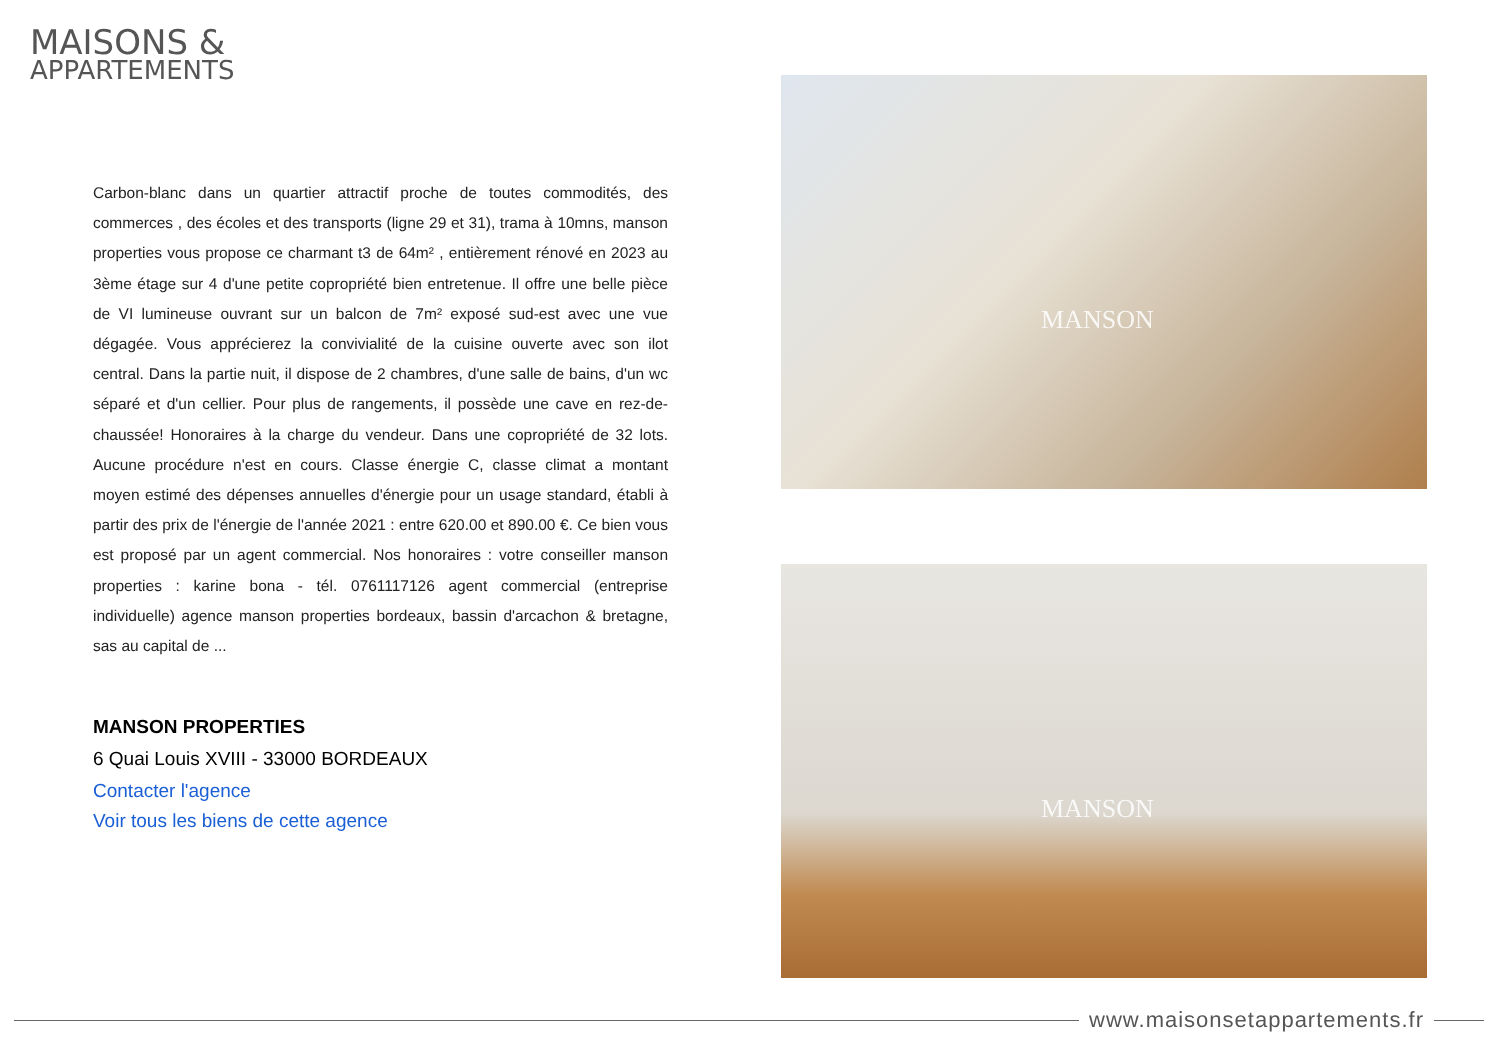MAISONS &
APPARTEMENTS
Carbon-blanc dans un quartier attractif proche de toutes commodités, des commerces , des écoles et des transports (ligne 29 et 31), trama à 10mns, manson properties vous propose ce charmant t3 de 64m² , entièrement rénové en 2023 au 3ème étage sur 4 d'une petite copropriété bien entretenue. Il offre une belle pièce de VI lumineuse ouvrant sur un balcon de 7m² exposé sud-est avec une vue dégagée. Vous apprécierez la convivialité de la cuisine ouverte avec son ilot central. Dans la partie nuit, il dispose de 2 chambres, d'une salle de bains, d'un wc séparé et d'un cellier. Pour plus de rangements, il possède une cave en rez-de-chaussée! Honoraires à la charge du vendeur. Dans une copropriété de 32 lots. Aucune procédure n'est en cours. Classe énergie C, classe climat a montant moyen estimé des dépenses annuelles d'énergie pour un usage standard, établi à partir des prix de l'énergie de l'année 2021 : entre 620.00 et 890.00 €. Ce bien vous est proposé par un agent commercial. Nos honoraires : votre conseiller manson properties : karine bona - tél. 0761117126 agent commercial (entreprise individuelle) agence manson properties bordeaux, bassin d'arcachon & bretagne, sas au capital de ...
MANSON PROPERTIES
6 Quai Louis XVIII - 33000 BORDEAUX
Contacter l'agence
Voir tous les biens de cette agence
MANSON
MANSON
www.maisonsetappartements.fr